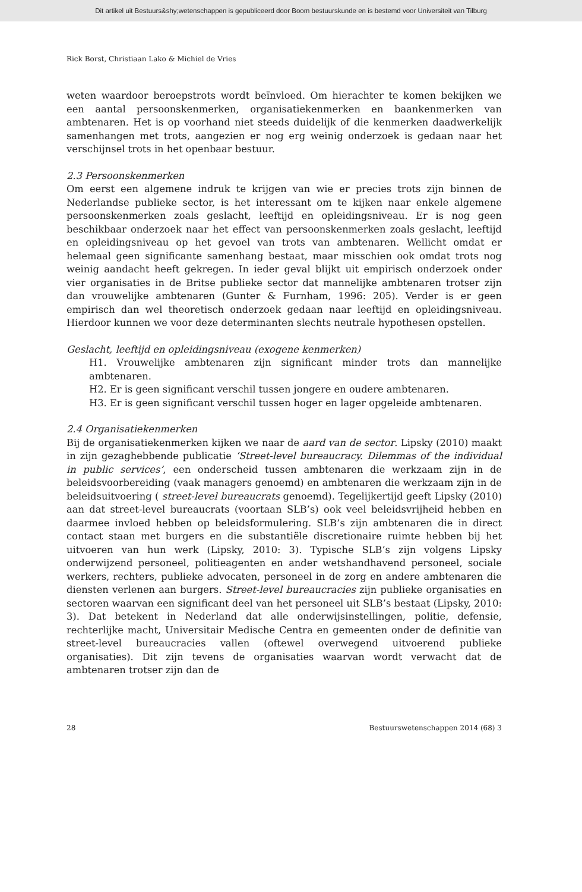Dit artikel uit Bestuurs&shy;wetenschappen is gepubliceerd door Boom bestuurskunde en is bestemd voor Universiteit van Tilburg
Rick Borst, Christiaan Lako & Michiel de Vries
weten waardoor beroepstrots wordt beïnvloed. Om hierachter te komen bekijken we een aantal persoonskenmerken, organisatiekenmerken en baankenmerken van ambtenaren. Het is op voorhand niet steeds duidelijk of die kenmerken daadwerkelijk samenhangen met trots, aangezien er nog erg weinig onderzoek is gedaan naar het verschijnsel trots in het openbaar bestuur.
2.3 Persoonskenmerken
Om eerst een algemene indruk te krijgen van wie er precies trots zijn binnen de Nederlandse publieke sector, is het interessant om te kijken naar enkele algemene persoonskenmerken zoals geslacht, leeftijd en opleidingsniveau. Er is nog geen beschikbaar onderzoek naar het effect van persoonskenmerken zoals geslacht, leeftijd en opleidingsniveau op het gevoel van trots van ambtenaren. Wellicht omdat er helemaal geen significante samenhang bestaat, maar misschien ook omdat trots nog weinig aandacht heeft gekregen. In ieder geval blijkt uit empirisch onderzoek onder vier organisaties in de Britse publieke sector dat mannelijke ambtenaren trotser zijn dan vrouwelijke ambtenaren (Gunter & Furnham, 1996: 205). Verder is er geen empirisch dan wel theoretisch onderzoek gedaan naar leeftijd en opleidingsniveau. Hierdoor kunnen we voor deze determinanten slechts neutrale hypothesen opstellen.
Geslacht, leeftijd en opleidingsniveau (exogene kenmerken)
H1. Vrouwelijke ambtenaren zijn significant minder trots dan mannelijke ambtenaren.
H2. Er is geen significant verschil tussen jongere en oudere ambtenaren.
H3. Er is geen significant verschil tussen hoger en lager opgeleide ambtenaren.
2.4 Organisatiekenmerken
Bij de organisatiekenmerken kijken we naar de aard van de sector. Lipsky (2010) maakt in zijn gezaghebbende publicatie ‘Street-level bureaucracy. Dilemmas of the individual in public services’, een onderscheid tussen ambtenaren die werkzaam zijn in de beleidsvoorbereiding (vaak managers genoemd) en ambtenaren die werkzaam zijn in de beleidsuitvoering ( street-level bureaucrats genoemd). Tegelijkertijd geeft Lipsky (2010) aan dat street-level bureaucrats (voortaan SLB’s) ook veel beleidsvrijheid hebben en daarmee invloed hebben op beleidsformulering. SLB’s zijn ambtenaren die in direct contact staan met burgers en die substantiële discretionaire ruimte hebben bij het uitvoeren van hun werk (Lipsky, 2010: 3). Typische SLB’s zijn volgens Lipsky onderwijzend personeel, politieagenten en ander wetshandhavend personeel, sociale werkers, rechters, publieke advocaten, personeel in de zorg en andere ambtenaren die diensten verlenen aan burgers. Street-level bureaucracies zijn publieke organisaties en sectoren waarvan een significant deel van het personeel uit SLB’s bestaat (Lipsky, 2010: 3). Dat betekent in Nederland dat alle onderwijsinstellingen, politie, defensie, rechterlijke macht, Universitair Medische Centra en gemeenten onder de definitie van street-level bureaucracies vallen (oftewel overwegend uitvoerend publieke organisaties). Dit zijn tevens de organisaties waarvan wordt verwacht dat de ambtenaren trotser zijn dan de
28 Bestuurswetenschappen 2014 (68) 3